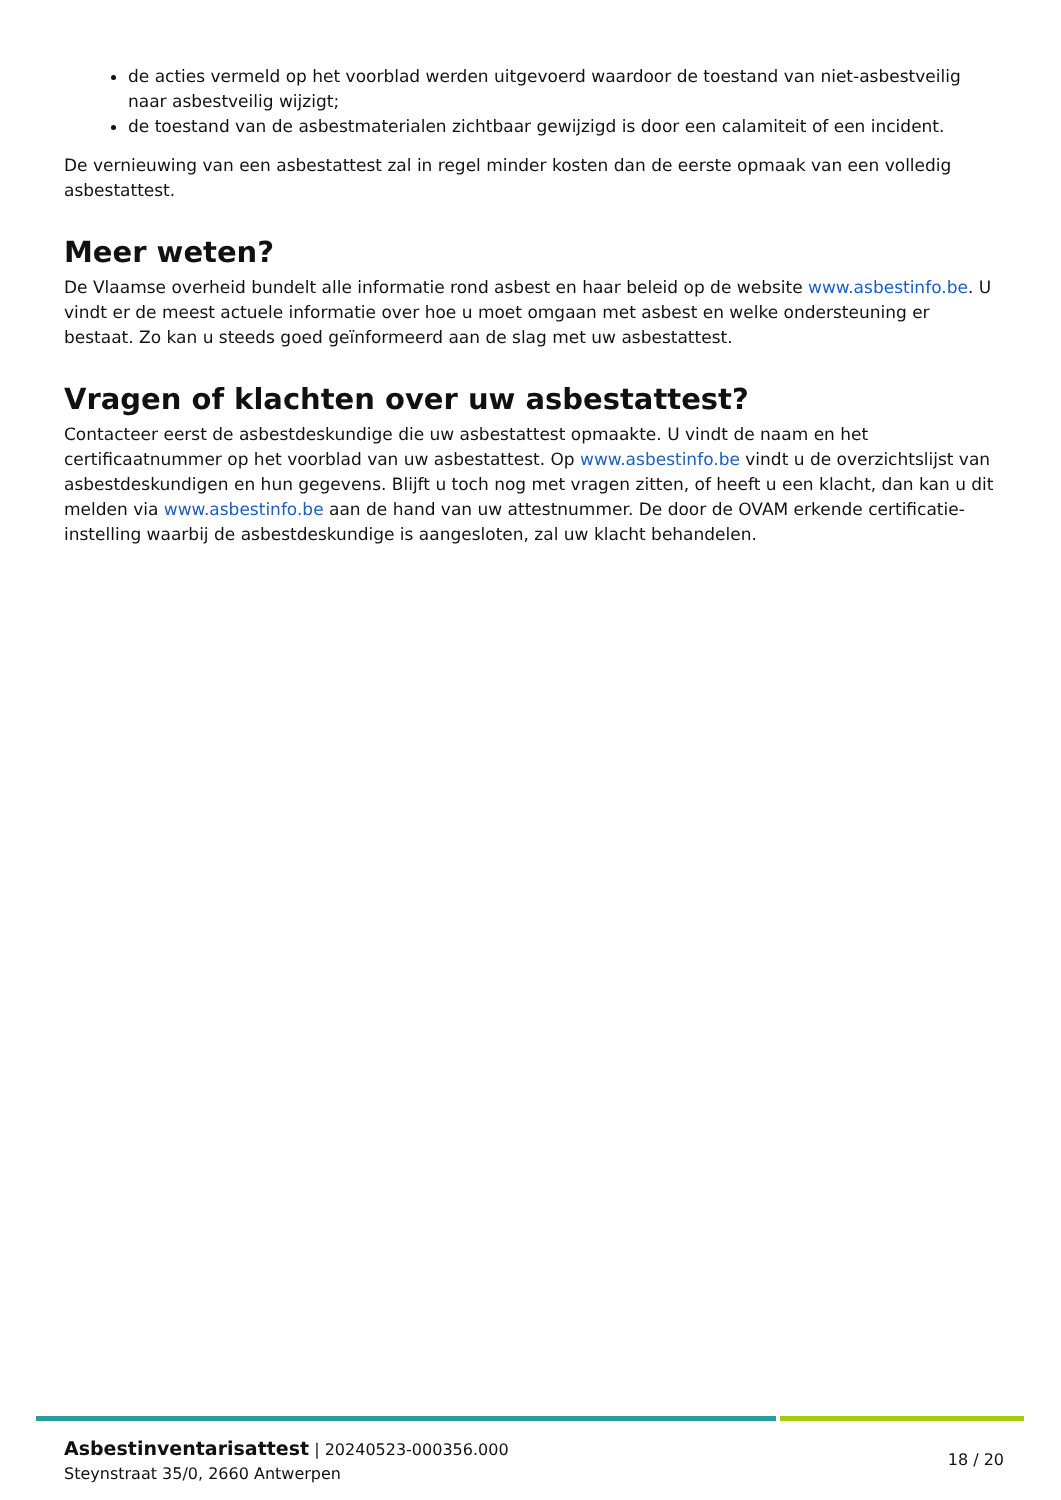de acties vermeld op het voorblad werden uitgevoerd waardoor de toestand van niet-asbestveilig naar asbestveilig wijzigt;
de toestand van de asbestmaterialen zichtbaar gewijzigd is door een calamiteit of een incident.
De vernieuwing van een asbestattest zal in regel minder kosten dan de eerste opmaak van een volledig asbestattest.
Meer weten?
De Vlaamse overheid bundelt alle informatie rond asbest en haar beleid op de website www.asbestinfo.be. U vindt er de meest actuele informatie over hoe u moet omgaan met asbest en welke ondersteuning er bestaat. Zo kan u steeds goed geïnformeerd aan de slag met uw asbestattest.
Vragen of klachten over uw asbestattest?
Contacteer eerst de asbestdeskundige die uw asbestattest opmaakte. U vindt de naam en het certificaatnummer op het voorblad van uw asbestattest. Op www.asbestinfo.be vindt u de overzichtslijst van asbestdeskundigen en hun gegevens. Blijft u toch nog met vragen zitten, of heeft u een klacht, dan kan u dit melden via www.asbestinfo.be aan de hand van uw attestnummer. De door de OVAM erkende certificatie-instelling waarbij de asbestdeskundige is aangesloten, zal uw klacht behandelen.
Asbestinventarisattest | 20240523-000356.000
Steynstraat 35/0, 2660 Antwerpen
18 / 20